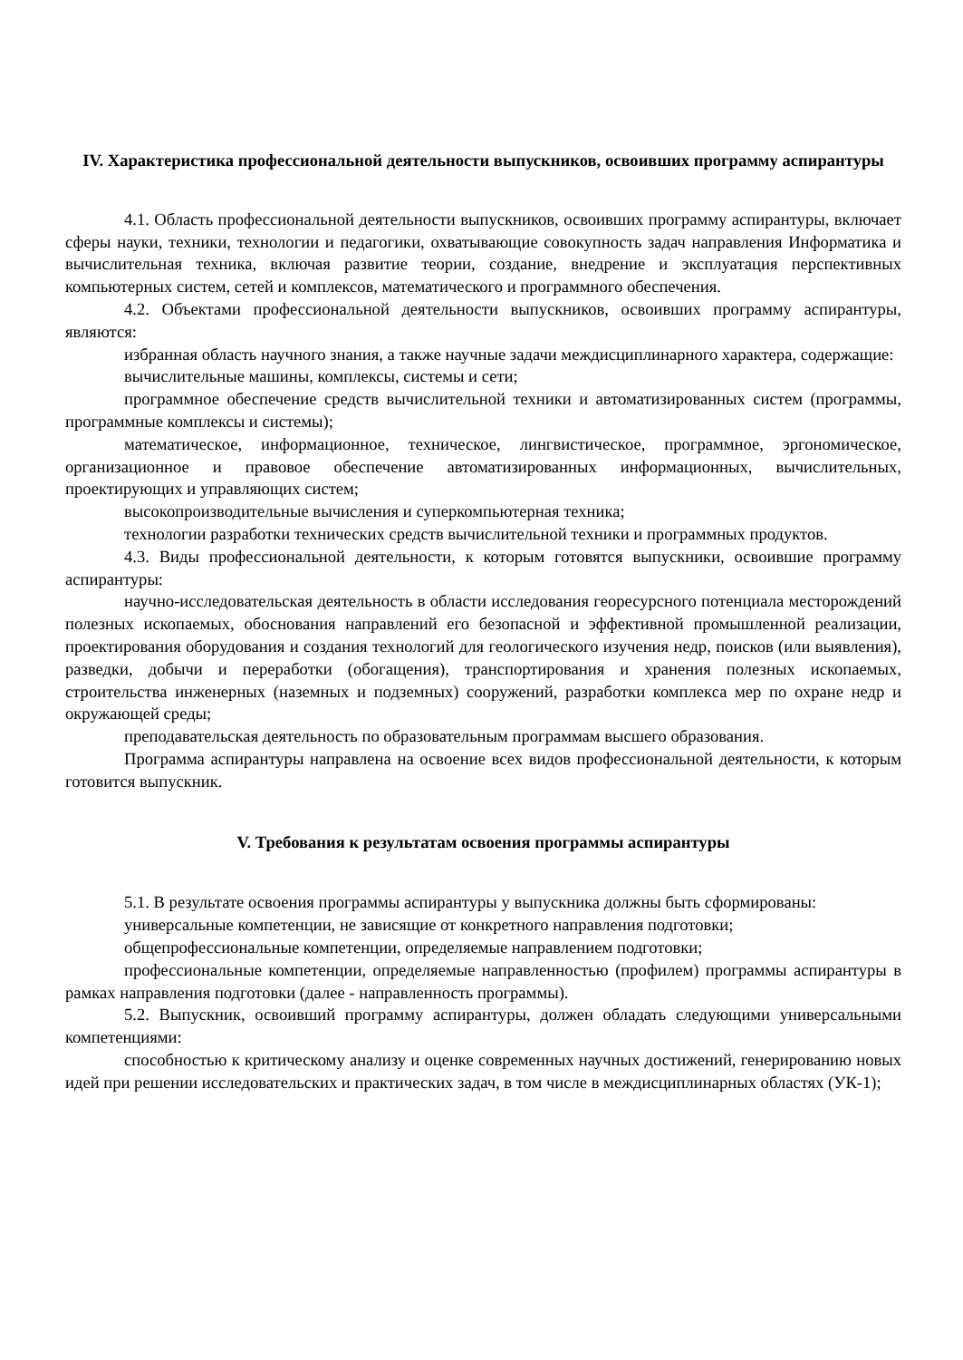IV. Характеристика профессиональной деятельности выпускников, освоивших программу аспирантуры
4.1. Область профессиональной деятельности выпускников, освоивших программу аспирантуры, включает сферы науки, техники, технологии и педагогики, охватывающие совокупность задач направления Информатика и вычислительная техника, включая развитие теории, создание, внедрение и эксплуатация перспективных компьютерных систем, сетей и комплексов, математического и программного обеспечения.
4.2. Объектами профессиональной деятельности выпускников, освоивших программу аспирантуры, являются:
избранная область научного знания, а также научные задачи междисциплинарного характера, содержащие:
вычислительные машины, комплексы, системы и сети;
программное обеспечение средств вычислительной техники и автоматизированных систем (программы, программные комплексы и системы);
математическое, информационное, техническое, лингвистическое, программное, эргономическое, организационное и правовое обеспечение автоматизированных информационных, вычислительных, проектирующих и управляющих систем;
высокопроизводительные вычисления и суперкомпьютерная техника;
технологии разработки технических средств вычислительной техники и программных продуктов.
4.3. Виды профессиональной деятельности, к которым готовятся выпускники, освоившие программу аспирантуры:
научно-исследовательская деятельность в области исследования георесурсного потенциала месторождений полезных ископаемых, обоснования направлений его безопасной и эффективной промышленной реализации, проектирования оборудования и создания технологий для геологического изучения недр, поисков (или выявления), разведки, добычи и переработки (обогащения), транспортирования и хранения полезных ископаемых, строительства инженерных (наземных и подземных) сооружений, разработки комплекса мер по охране недр и окружающей среды;
преподавательская деятельность по образовательным программам высшего образования.
Программа аспирантуры направлена на освоение всех видов профессиональной деятельности, к которым готовится выпускник.
V. Требования к результатам освоения программы аспирантуры
5.1. В результате освоения программы аспирантуры у выпускника должны быть сформированы:
универсальные компетенции, не зависящие от конкретного направления подготовки;
общепрофессиональные компетенции, определяемые направлением подготовки;
профессиональные компетенции, определяемые направленностью (профилем) программы аспирантуры в рамках направления подготовки (далее - направленность программы).
5.2. Выпускник, освоивший программу аспирантуры, должен обладать следующими универсальными компетенциями:
способностью к критическому анализу и оценке современных научных достижений, генерированию новых идей при решении исследовательских и практических задач, в том числе в междисциплинарных областях (УК-1);